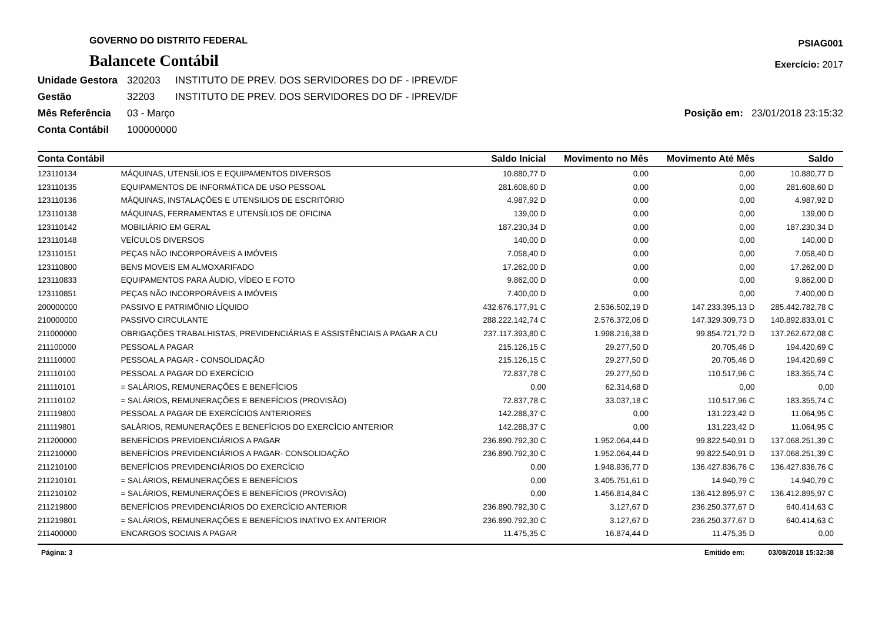GOVERNO DO DISTRITO FEDERAL
Balancete Contábil
PSIAG001
Exercício: 2017
Unidade Gestora 320203 INSTITUTO DE PREV. DOS SERVIDORES DO DF - IPREV/DF
Gestão 32203 INSTITUTO DE PREV. DOS SERVIDORES DO DF - IPREV/DF
Mês Referência 03 - Março Posição em: 23/01/2018 23:15:32
Conta Contábil 100000000
| Conta Contábil | | Saldo Inicial | Movimento no Mês | Movimento Até Mês | Saldo |
| --- | --- | --- | --- | --- | --- |
| 123110134 | MÁQUINAS, UTENSÍLIOS E EQUIPAMENTOS DIVERSOS | 10.880,77 D | 0,00 | 0,00 | 10.880,77 D |
| 123110135 | EQUIPAMENTOS DE INFORMÁTICA DE USO PESSOAL | 281.608,60 D | 0,00 | 0,00 | 281.608,60 D |
| 123110136 | MÁQUINAS, INSTALAÇÕES E UTENSILIOS DE ESCRITÓRIO | 4.987,92 D | 0,00 | 0,00 | 4.987,92 D |
| 123110138 | MÁQUINAS, FERRAMENTAS E UTENSÍLIOS DE OFICINA | 139,00 D | 0,00 | 0,00 | 139,00 D |
| 123110142 | MOBILIÁRIO EM GERAL | 187.230,34 D | 0,00 | 0,00 | 187.230,34 D |
| 123110148 | VEÍCULOS DIVERSOS | 140,00 D | 0,00 | 0,00 | 140,00 D |
| 123110151 | PEÇAS NÃO INCORPORÁVEIS A IMÓVEIS | 7.058,40 D | 0,00 | 0,00 | 7.058,40 D |
| 123110800 | BENS MOVEIS EM ALMOXARIFADO | 17.262,00 D | 0,00 | 0,00 | 17.262,00 D |
| 123110833 | EQUIPAMENTOS PARA ÁUDIO, VÍDEO E FOTO | 9.862,00 D | 0,00 | 0,00 | 9.862,00 D |
| 123110851 | PEÇAS NÃO INCORPORÁVEIS A IMÓVEIS | 7.400,00 D | 0,00 | 0,00 | 7.400,00 D |
| 200000000 | PASSIVO E PATRIMÔNIO LÍQUIDO | 432.676.177,91 C | 2.536.502,19 D | 147.233.395,13 D | 285.442.782,78 C |
| 210000000 | PASSIVO CIRCULANTE | 288.222.142,74 C | 2.576.372,06 D | 147.329.309,73 D | 140.892.833,01 C |
| 211000000 | OBRIGAÇÕES TRABALHISTAS, PREVIDENCIÁRIAS E ASSISTÊNCIAIS A PAGAR A CU | 237.117.393,80 C | 1.998.216,38 D | 99.854.721,72 D | 137.262.672,08 C |
| 211100000 | PESSOAL A PAGAR | 215.126,15 C | 29.277,50 D | 20.705,46 D | 194.420,69 C |
| 211110000 | PESSOAL A PAGAR - CONSOLIDAÇÃO | 215.126,15 C | 29.277,50 D | 20.705,46 D | 194.420,69 C |
| 211110100 | PESSOAL A PAGAR DO EXERCÍCIO | 72.837,78 C | 29.277,50 D | 110.517,96 C | 183.355,74 C |
| 211110101 | = SALÁRIOS, REMUNERAÇÕES E BENEFÍCIOS | 0,00 | 62.314,68 D | 0,00 | 0,00 |
| 211110102 | = SALÁRIOS, REMUNERAÇÕES E BENEFÍCIOS (PROVISÃO) | 72.837,78 C | 33.037,18 C | 110.517,96 C | 183.355,74 C |
| 211119800 | PESSOAL A PAGAR DE EXERCÍCIOS ANTERIORES | 142.288,37 C | 0,00 | 131.223,42 D | 11.064,95 C |
| 211119801 | SALÁRIOS, REMUNERAÇÕES E BENEFÍCIOS DO EXERCÍCIO ANTERIOR | 142.288,37 C | 0,00 | 131.223,42 D | 11.064,95 C |
| 211200000 | BENEFÍCIOS PREVIDENCIÁRIOS A PAGAR | 236.890.792,30 C | 1.952.064,44 D | 99.822.540,91 D | 137.068.251,39 C |
| 211210000 | BENEFÍCIOS PREVIDENCIÁRIOS A PAGAR- CONSOLIDAÇÃO | 236.890.792,30 C | 1.952.064,44 D | 99.822.540,91 D | 137.068.251,39 C |
| 211210100 | BENEFÍCIOS PREVIDENCIÁRIOS DO EXERCÍCIO | 0,00 | 1.948.936,77 D | 136.427.836,76 C | 136.427.836,76 C |
| 211210101 | = SALÁRIOS, REMUNERAÇÕES E BENEFÍCIOS | 0,00 | 3.405.751,61 D | 14.940,79 C | 14.940,79 C |
| 211210102 | = SALÁRIOS, REMUNERAÇÕES E BENEFÍCIOS (PROVISÃO) | 0,00 | 1.456.814,84 C | 136.412.895,97 C | 136.412.895,97 C |
| 211219800 | BENEFÍCIOS PREVIDENCIÁRIOS DO EXERCÍCIO ANTERIOR | 236.890.792,30 C | 3.127,67 D | 236.250.377,67 D | 640.414,63 C |
| 211219801 | = SALÁRIOS, REMUNERAÇÕES E BENEFÍCIOS INATIVO EX ANTERIOR | 236.890.792,30 C | 3.127,67 D | 236.250.377,67 D | 640.414,63 C |
| 211400000 | ENCARGOS SOCIAIS A PAGAR | 11.475,35 C | 16.874,44 D | 11.475,35 D | 0,00 |
Página: 3 Emitido em: 03/08/2018 15:32:38